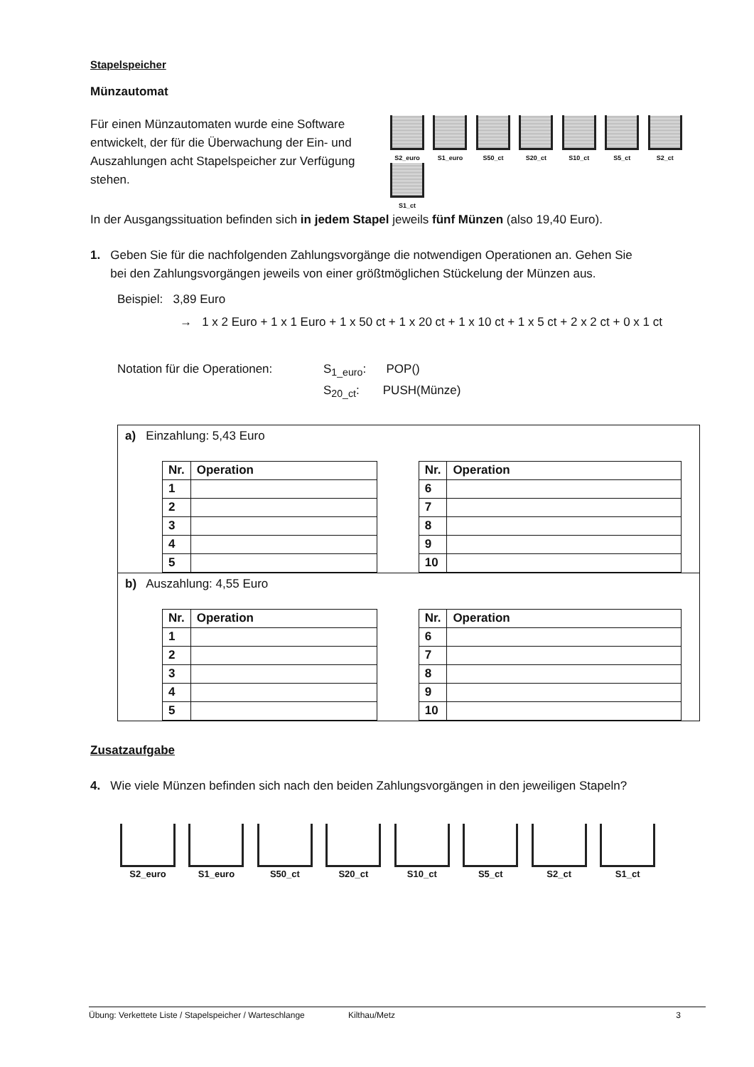Stapelspeicher
Münzautomat
Für einen Münzautomaten wurde eine Software entwickelt, der für die Überwachung der Ein- und Auszahlungen acht Stapelspeicher zur Verfügung stehen.
S2_euro S1_euro S50_ct S20_ct S10_ct S5_ct S2_ct S1_ct
In der Ausgangssituation befinden sich in jedem Stapel jeweils fünf Münzen (also 19,40 Euro).
1. Geben Sie für die nachfolgenden Zahlungsvorgänge die notwendigen Operationen an. Gehen Sie
bei den Zahlungsvorgängen jeweils von einer größtmöglichen Stückelung der Münzen aus.
Beispiel: 3,89 Euro
→ 1 x 2 Euro + 1 x 1 Euro + 1 x 50 ct + 1 x 20 ct + 1 x 10 ct + 1 x 5 ct + 2 x 2 ct + 0 x 1 ct
Notation für die Operationen:
S<sub>1_euro</sub>: POP()
S<sub>20_ct</sub>: PUSH(Münze)
a) Einzahlung: 5,43 Euro
| Nr. | Operation |
| --- | --- |
| 1 | |
| 2 | |
| 3 | |
| 4 | |
| 5 | |
| Nr. | Operation |
| --- | --- |
| 6 | |
| 7 | |
| 8 | |
| 9 | |
| 10 | |
b) Auszahlung: 4,55 Euro
| Nr. | Operation |
| --- | --- |
| 1 | |
| 2 | |
| 3 | |
| 4 | |
| 5 | |
| Nr. | Operation |
| --- | --- |
| 6 | |
| 7 | |
| 8 | |
| 9 | |
| 10 | |
Zusatzaufgabe
4. Wie viele Münzen befinden sich nach den beiden Zahlungsvorgängen in den jeweiligen Stapeln?
S2_euro S1_euro S50_ct S20_ct S10_ct S5_ct S2_ct S1_ct
Übung: Verkettete Liste / Stapelspeicher / Warteschlange Kilthau/Metz 3